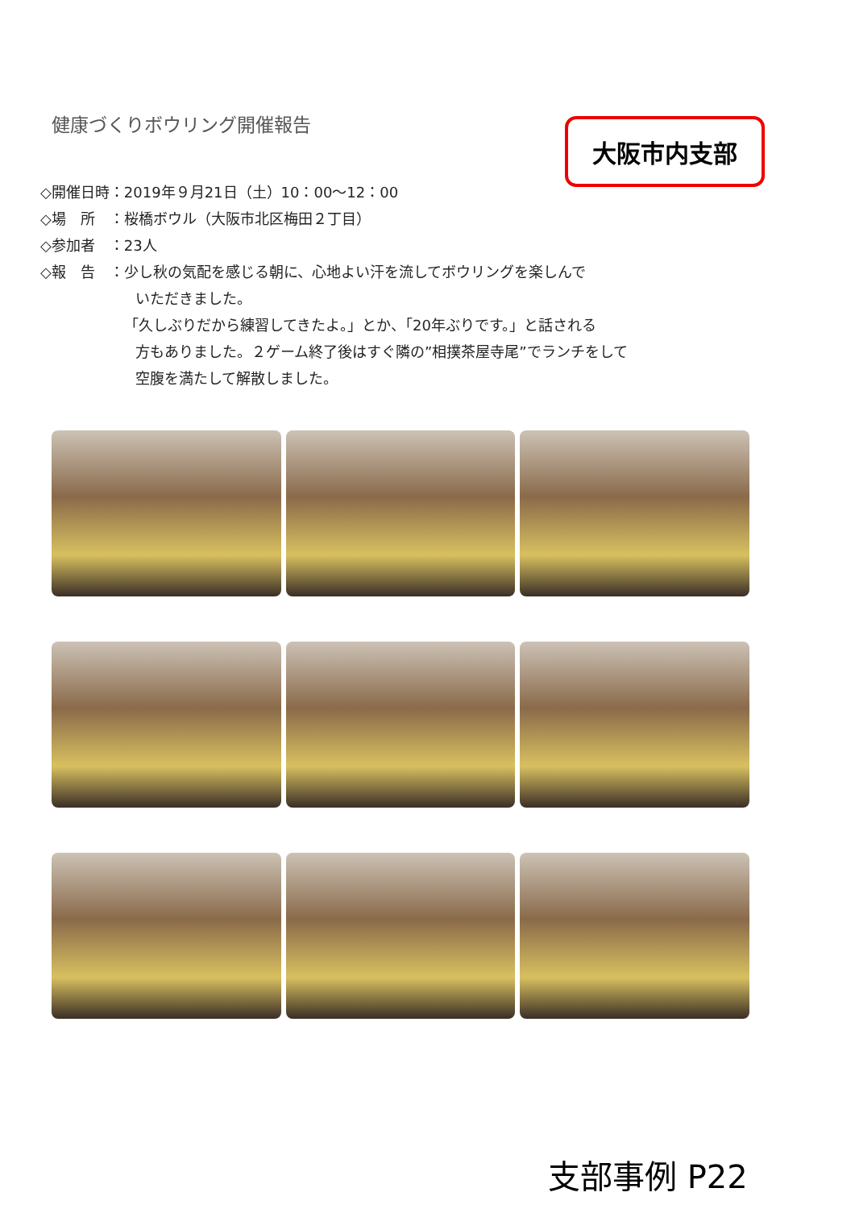健康づくりボウリング開催報告 大阪市内支部
◇開催日時：2019年９月21日（土）10：00～12：00
◇場　所　：桜橋ボウル（大阪市北区梅田２丁目）
◇参加者　：23人
◇報　告　：少し秋の気配を感じる朝に、心地よい汗を流してボウリングを楽しんで
いただきました。
「久しぶりだから練習してきたよ。」とか、「20年ぶりです。」と話される
方もありました。２ゲーム終了後はすぐ隣の”相撲茶屋寺尾”でランチをして
空腹を満たして解散しました。
支部事例 P22